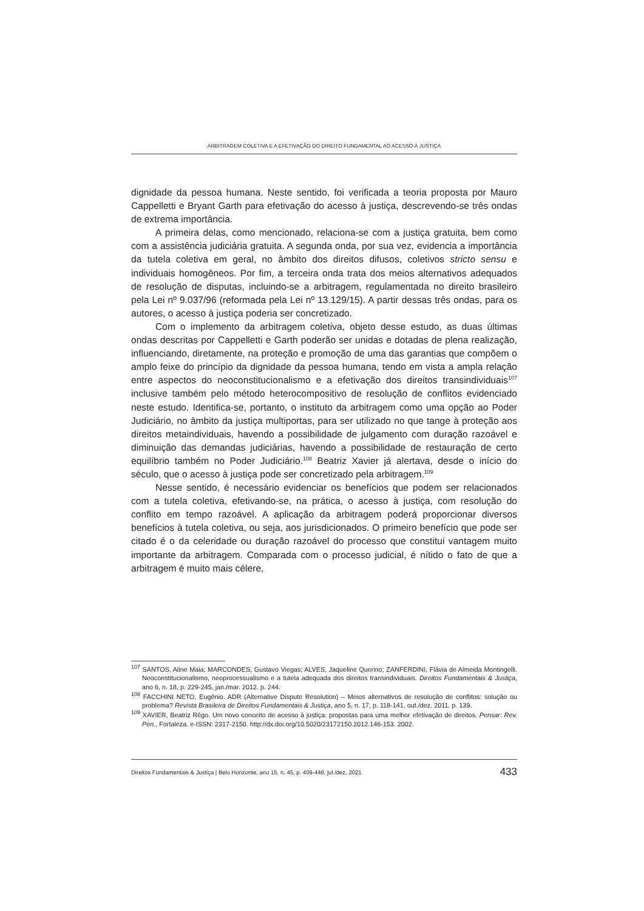ARBITRAGEM COLETIVA E A EFETIVAÇÃO DO DIREITO FUNDAMENTAL AO ACESSO À JUSTIÇA
dignidade da pessoa humana. Neste sentido, foi verificada a teoria proposta por Mauro Cappelletti e Bryant Garth para efetivação do acesso à justiça, descrevendo-se três ondas de extrema importância.
A primeira delas, como mencionado, relaciona-se com a justiça gratuita, bem como com a assistência judiciária gratuita. A segunda onda, por sua vez, evidencia a importância da tutela coletiva em geral, no âmbito dos direitos difusos, coletivos stricto sensu e individuais homogêneos. Por fim, a terceira onda trata dos meios alternativos adequados de resolução de disputas, incluindo-se a arbitragem, regulamentada no direito brasileiro pela Lei nº 9.037/96 (reformada pela Lei nº 13.129/15). A partir dessas três ondas, para os autores, o acesso à justiça poderia ser concretizado.
Com o implemento da arbitragem coletiva, objeto desse estudo, as duas últimas ondas descritas por Cappelletti e Garth poderão ser unidas e dotadas de plena realização, influenciando, diretamente, na proteção e promoção de uma das garantias que compõem o amplo feixe do princípio da dignidade da pessoa humana, tendo em vista a ampla relação entre aspectos do neoconstitucionalismo e a efetivação dos direitos transindividuais<sup>107</sup> inclusive também pelo método heterocompositivo de resolução de conflitos evidenciado neste estudo. Identifica-se, portanto, o instituto da arbitragem como uma opção ao Poder Judiciário, no âmbito da justiça multiportas, para ser utilizado no que tange à proteção aos direitos metaindividuais, havendo a possibilidade de julgamento com duração razoável e diminuição das demandas judiciárias, havendo a possibilidade de restauração de certo equilíbrio também no Poder Judiciário.<sup>108</sup> Beatriz Xavier já alertava, desde o início do século, que o acesso à justiça pode ser concretizado pela arbitragem.<sup>109</sup>
Nesse sentido, é necessário evidenciar os benefícios que podem ser relacionados com a tutela coletiva, efetivando-se, na prática, o acesso à justiça, com resolução do conflito em tempo razoável. A aplicação da arbitragem poderá proporcionar diversos benefícios à tutela coletiva, ou seja, aos jurisdicionados. O primeiro benefício que pode ser citado é o da celeridade ou duração razoável do processo que constitui vantagem muito importante da arbitragem. Comparada com o processo judicial, é nítido o fato de que a arbitragem é muito mais célere,
<sup>107</sup> SANTOS, Aline Maia; MARCONDES, Gustavo Viegas; ALVES, Jaqueline Querino; ZANFERDINI, Flávia de Almeida Montingelli. Neoconstitucionalismo, neoprocessualismo e a tutela adequada dos direitos transindividuais. Direitos Fundamentais & Justiça, ano 6, n. 18, p. 229-245, jan./mar. 2012. p. 244.
<sup>108</sup> FACCHINI NETO, Eugênio. ADR (Alternative Dispute Resolution) – Meios alternativos de resolução de conflitos: solução ou problema? Revista Brasileira de Direitos Fundamentais & Justiça, ano 5, n. 17, p. 118-141, out./dez. 2011. p. 139.
<sup>109</sup> XAVIER, Beatriz Rêgo. Um novo conceito de acesso à justiça: propostas para uma melhor efetivação de direitos. Pensar: Rev. Pen., Fortaleza. e-ISSN: 2317-2150. http://dx.doi.org/10.5020/23172150.2012.146-153. 2002.
Direitos Fundamentais & Justiça | Belo Horizonte, ano 15, n. 45, p. 409-446, jul./dez. 2021 433